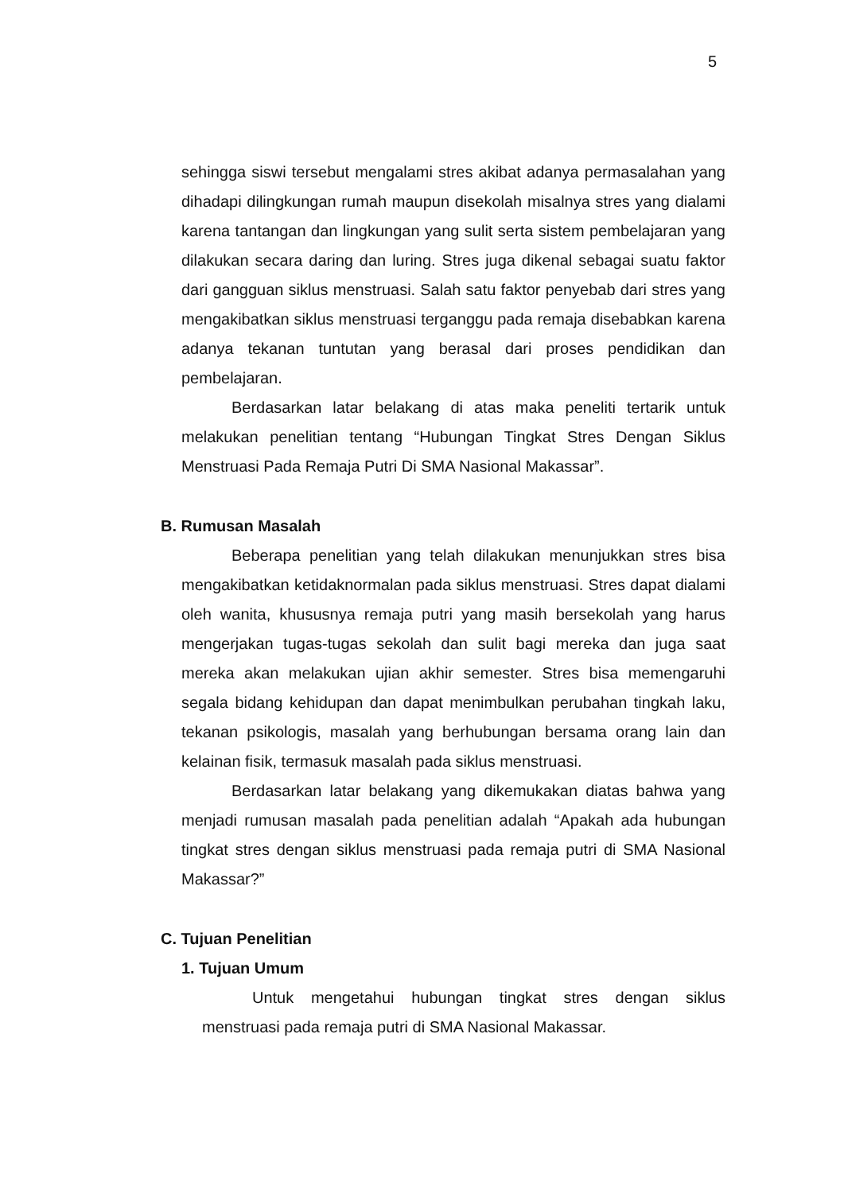5
sehingga siswi tersebut mengalami stres akibat adanya permasalahan yang dihadapi dilingkungan rumah maupun disekolah misalnya stres yang dialami karena tantangan dan lingkungan yang sulit serta sistem pembelajaran yang dilakukan secara daring dan luring. Stres juga dikenal sebagai suatu faktor dari gangguan siklus menstruasi. Salah satu faktor penyebab dari stres yang mengakibatkan siklus menstruasi terganggu pada remaja disebabkan karena adanya tekanan tuntutan yang berasal dari proses pendidikan dan pembelajaran.
Berdasarkan latar belakang di atas maka peneliti tertarik untuk melakukan penelitian tentang “Hubungan Tingkat Stres Dengan Siklus Menstruasi Pada Remaja Putri Di SMA Nasional Makassar”.
B. Rumusan Masalah
Beberapa penelitian yang telah dilakukan menunjukkan stres bisa mengakibatkan ketidaknormalan pada siklus menstruasi. Stres dapat dialami oleh wanita, khususnya remaja putri yang masih bersekolah yang harus mengerjakan tugas-tugas sekolah dan sulit bagi mereka dan juga saat mereka akan melakukan ujian akhir semester. Stres bisa memengaruhi segala bidang kehidupan dan dapat menimbulkan perubahan tingkah laku, tekanan psikologis, masalah yang berhubungan bersama orang lain dan kelainan fisik, termasuk masalah pada siklus menstruasi.
Berdasarkan latar belakang yang dikemukakan diatas bahwa yang menjadi rumusan masalah pada penelitian adalah “Apakah ada hubungan tingkat stres dengan siklus menstruasi pada remaja putri di SMA Nasional Makassar?”
C. Tujuan Penelitian
1. Tujuan Umum
Untuk mengetahui hubungan tingkat stres dengan siklus menstruasi pada remaja putri di SMA Nasional Makassar.